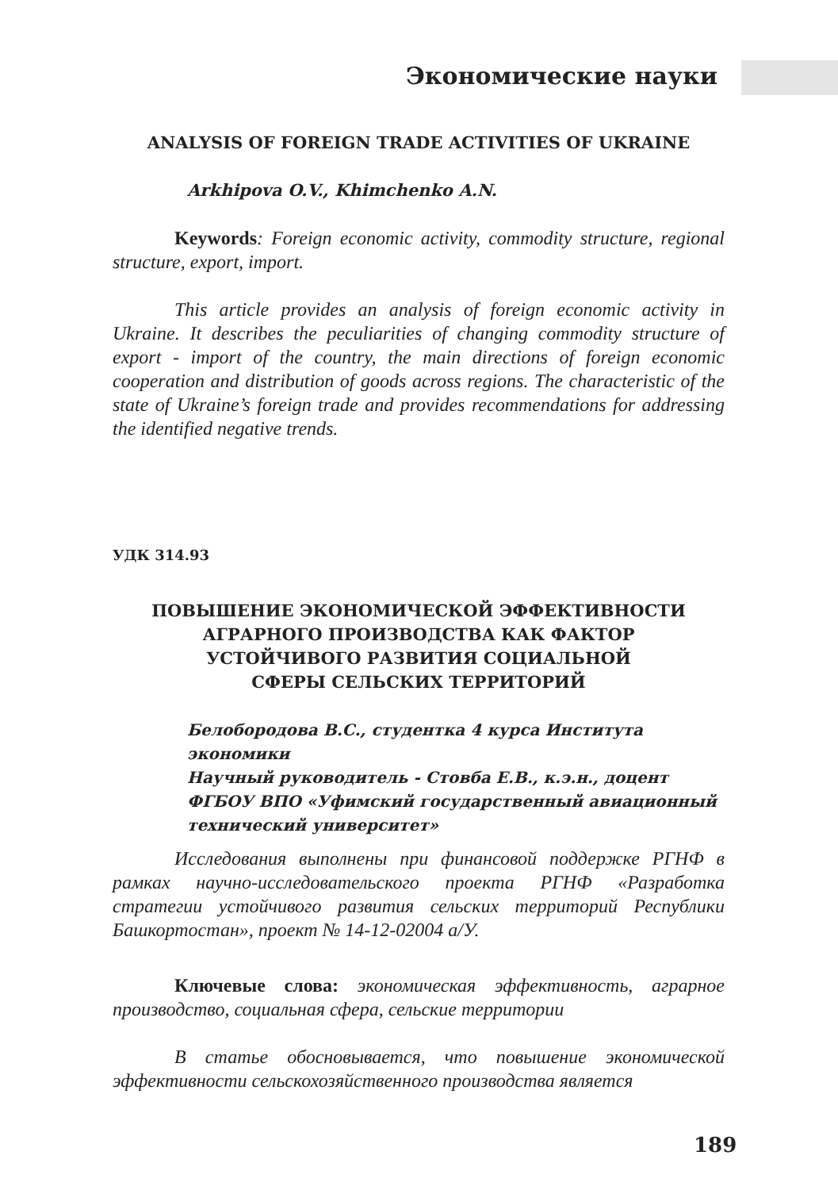Экономические науки
ANALYSIS OF FOREIGN TRADE ACTIVITIES OF UKRAINE
Arkhipova O.V., Khimchenko A.N.
Keywords: Foreign economic activity, commodity structure, regional structure, export, import.
This article provides an analysis of foreign economic activity in Ukraine. It describes the peculiarities of changing commodity structure of export - import of the country, the main directions of foreign economic cooperation and distribution of goods across regions. The characteristic of the state of Ukraine’s foreign trade and provides recommendations for addressing the identified negative trends.
УДК 314.93
ПОВЫШЕНИЕ ЭКОНОМИЧЕСКОЙ ЭФФЕКТИВНОСТИ
АГРАРНОГО ПРОИЗВОДСТВА КАК ФАКТОР
УСТОЙЧИВОГО РАЗВИТИЯ СОЦИАЛЬНОЙ
СФЕРЫ СЕЛЬСКИХ ТЕРРИТОРИЙ
Белобородова В.С., студентка 4 курса Института экономики
Научный руководитель - Стовба Е.В., к.э.н., доцент
ФГБОУ ВПО «Уфимский государственный авиационный
технический университет»
Исследования выполнены при финансовой поддержке РГНФ в рамках научно-исследовательского проекта РГНФ «Разработка стратегии устойчивого развития сельских территорий Республики Башкортостан», проект № 14-12-02004 а/У.
Ключевые слова: экономическая эффективность, аграрное производство, социальная сфера, сельские территории
В статье обосновывается, что повышение экономической эффективности сельскохозяйственного производства является
189